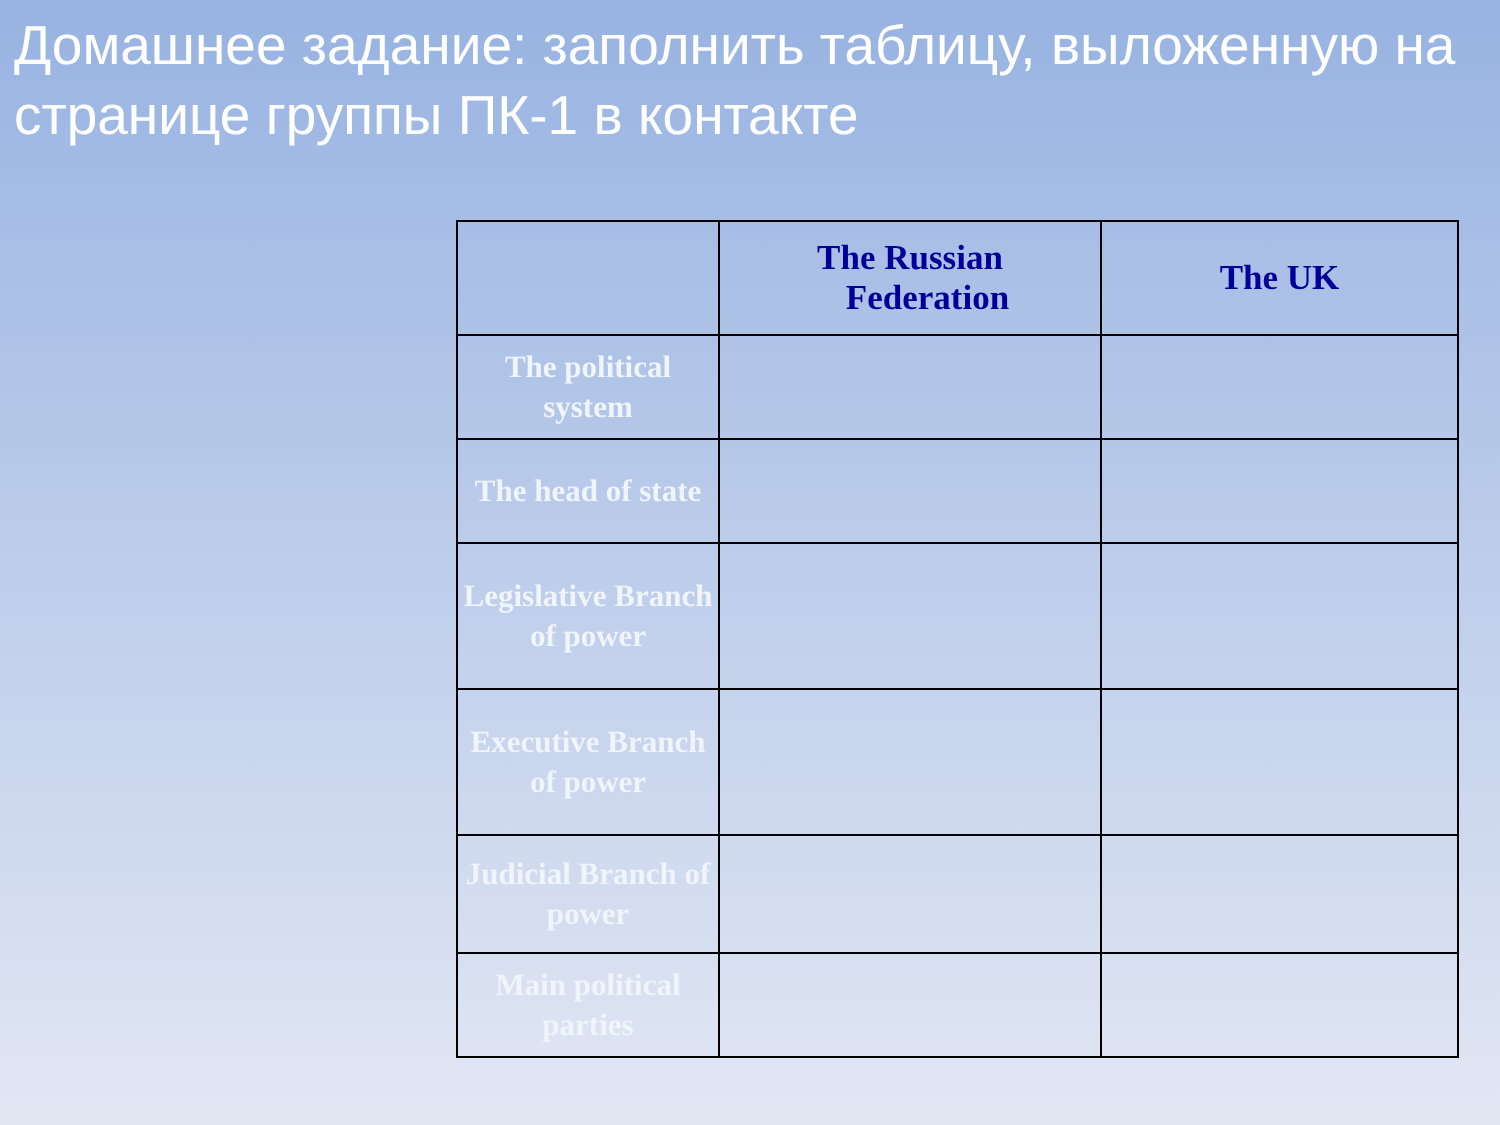Домашнее задание: заполнить таблицу, выложенную на странице группы ПК-1 в контакте
| | The Russian Federation | The UK |
| --- | --- | --- |
| The political system | | |
| The head of state | | |
| Legislative Branch of power | | |
| Executive Branch of power | | |
| Judicial Branch of power | | |
| Main political parties | | |